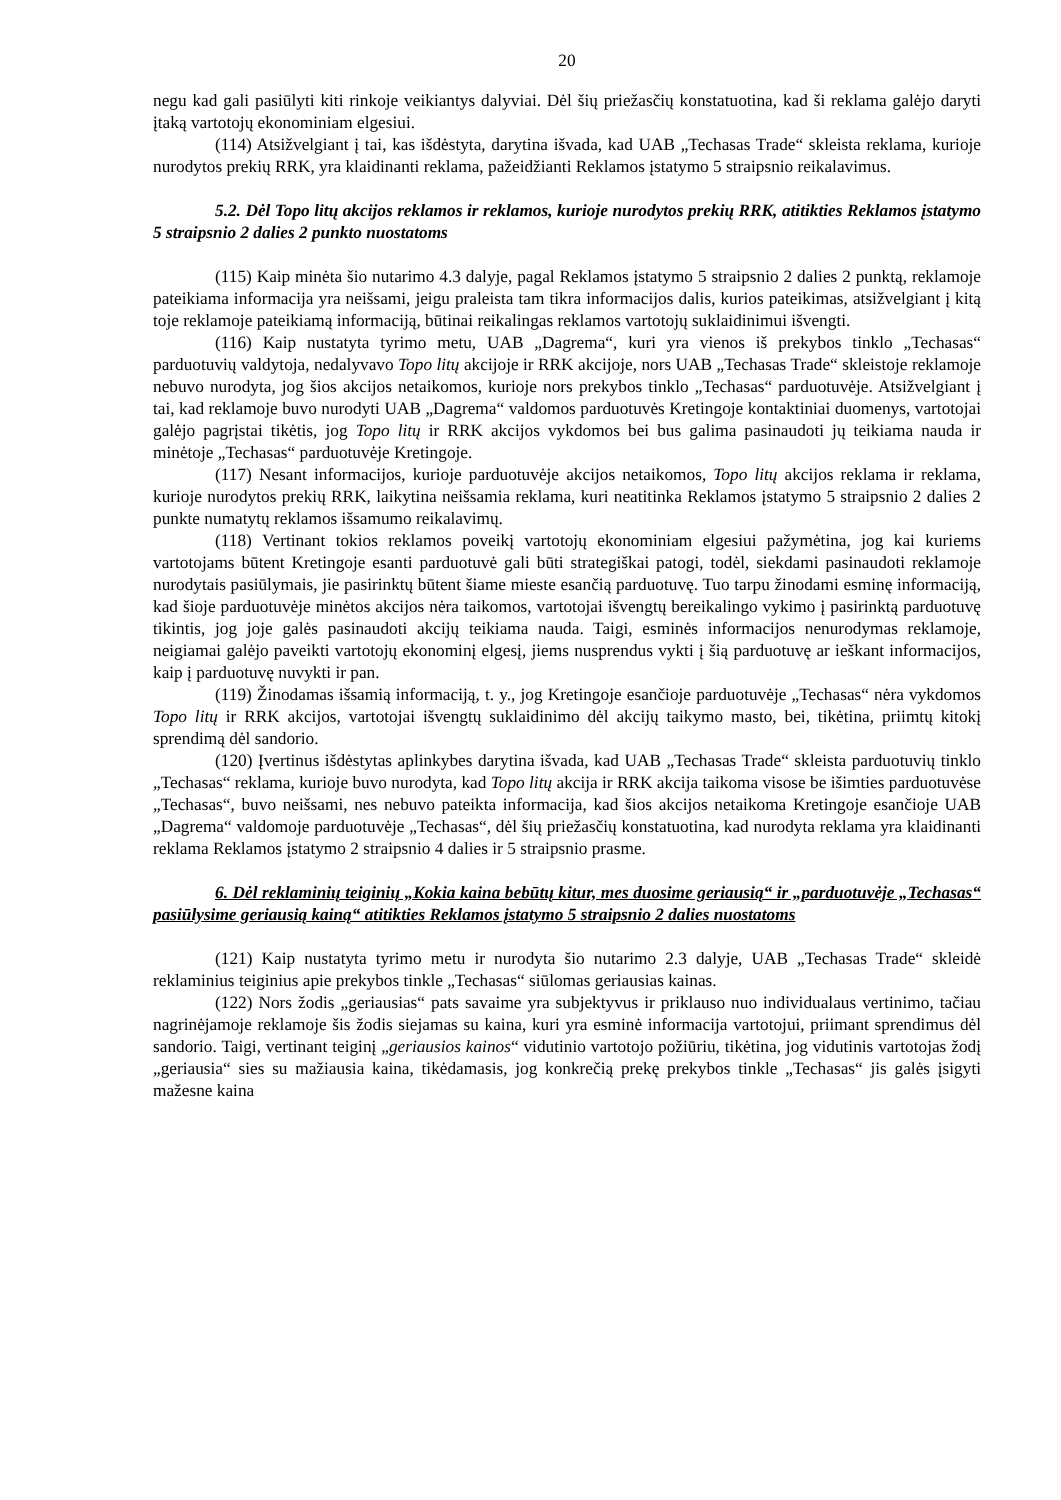20
negu kad gali pasiūlyti kiti rinkoje veikiantys dalyviai. Dėl šių priežasčių konstatuotina, kad ši reklama galėjo daryti įtaką vartotojų ekonominiam elgesiui.
(114) Atsižvelgiant į tai, kas išdėstyta, darytina išvada, kad UAB „Techasas Trade“ skleista reklama, kurioje nurodytos prekių RRK, yra klaidinanti reklama, pažeidžianti Reklamos įstatymo 5 straipsnio reikalavimus.
5.2. Dėl Topo litų akcijos reklamos ir reklamos, kurioje nurodytos prekių RRK, atitikties Reklamos įstatymo 5 straipsnio 2 dalies 2 punkto nuostatoms
(115) Kaip minėta šio nutarimo 4.3 dalyje, pagal Reklamos įstatymo 5 straipsnio 2 dalies 2 punktą, reklamoje pateikiama informacija yra neišsami, jeigu praleista tam tikra informacijos dalis, kurios pateikimas, atsižvelgiant į kitą toje reklamoje pateikiamą informaciją, būtinai reikalingas reklamos vartotojų suklaidinimui išvengti.
(116) Kaip nustatyta tyrimo metu, UAB „Dagrema“, kuri yra vienos iš prekybos tinklo „Techasas“ parduotuvių valdytoja, nedalyvavo Topo litų akcijoje ir RRK akcijoje, nors UAB „Techasas Trade“ skleistoje reklamoje nebuvo nurodyta, jog šios akcijos netaikomos, kurioje nors prekybos tinklo „Techasas“ parduotuvėje. Atsižvelgiant į tai, kad reklamoje buvo nurodyti UAB „Dagrema“ valdomos parduotuvės Kretingoje kontaktiniai duomenys, vartotojai galėjo pagrįstai tikėtis, jog Topo litų ir RRK akcijos vykdomos bei bus galima pasinaudoti jų teikiama nauda ir minėtoje „Techasas“ parduotuvėje Kretingoje.
(117) Nesant informacijos, kurioje parduotuvėje akcijos netaikomos, Topo litų akcijos reklama ir reklama, kurioje nurodytos prekių RRK, laikytina neišsamia reklama, kuri neatitinka Reklamos įstatymo 5 straipsnio 2 dalies 2 punkte numatytų reklamos išsamumo reikalavimų.
(118) Vertinant tokios reklamos poveikį vartotojų ekonominiam elgesiui pažymėtina, jog kai kuriems vartotojams būtent Kretingoje esanti parduotuvė gali būti strategiškai patogi, todėl, siekdami pasinaudoti reklamoje nurodytais pasiūlymais, jie pasirinktų būtent šiame mieste esančią parduotuvę. Tuo tarpu žinodami esminę informaciją, kad šioje parduotuvėje minėtos akcijos nėra taikomos, vartotojai išvengtų bereikalingo vykimo į pasirinktą parduotuvę tikintis, jog joje galės pasinaudoti akcijų teikiama nauda. Taigi, esminės informacijos nenurodymas reklamoje, neigiamai galėjo paveikti vartotojų ekonominį elgesį, jiems nusprendus vykti į šią parduotuvę ar ieškant informacijos, kaip į parduotuvę nuvykti ir pan.
(119) Žinodamas išsamią informaciją, t. y., jog Kretingoje esančioje parduotuvėje „Techasas“ nėra vykdomos Topo litų ir RRK akcijos, vartotojai išvengtų suklaidinimo dėl akcijų taikymo masto, bei, tikėtina, priimtų kitokį sprendimą dėl sandorio.
(120) Įvertinus išdėstytas aplinkybes darytina išvada, kad UAB „Techasas Trade“ skleista parduotuvių tinklo „Techasas“ reklama, kurioje buvo nurodyta, kad Topo litų akcija ir RRK akcija taikoma visose be išimties parduotuvėse „Techasas“, buvo neišsami, nes nebuvo pateikta informacija, kad šios akcijos netaikoma Kretingoje esančioje UAB „Dagrema“ valdomoje parduotuvėje „Techasas“, dėl šių priežasčių konstatuotina, kad nurodyta reklama yra klaidinanti reklama Reklamos įstatymo 2 straipsnio 4 dalies ir 5 straipsnio prasme.
6. Dėl reklaminių teiginių „Kokia kaina bebūtų kitur, mes duosime geriausią“ ir „parduotuvėje „Techasas“ pasiūlysime geriausią kainą“ atitikties Reklamos įstatymo 5 straipsnio 2 dalies nuostatoms
(121) Kaip nustatyta tyrimo metu ir nurodyta šio nutarimo 2.3 dalyje, UAB „Techasas Trade“ skleidė reklaminius teiginius apie prekybos tinkle „Techasas“ siūlomas geriausias kainas.
(122) Nors žodis „geriausias“ pats savaime yra subjektyvus ir priklauso nuo individualaus vertinimo, tačiau nagrinėjamoje reklamoje šis žodis siejamas su kaina, kuri yra esminė informacija vartotojui, priimant sprendimus dėl sandorio. Taigi, vertinant teiginį „geriausios kainos“ vidutinio vartotojo požiūriu, tikėtina, jog vidutinis vartotojas žodį „geriausia“ sies su mažiausia kaina, tikėdamasis, jog konkrečią prekę prekybos tinkle „Techasas“ jis galės įsigyti mažesne kaina